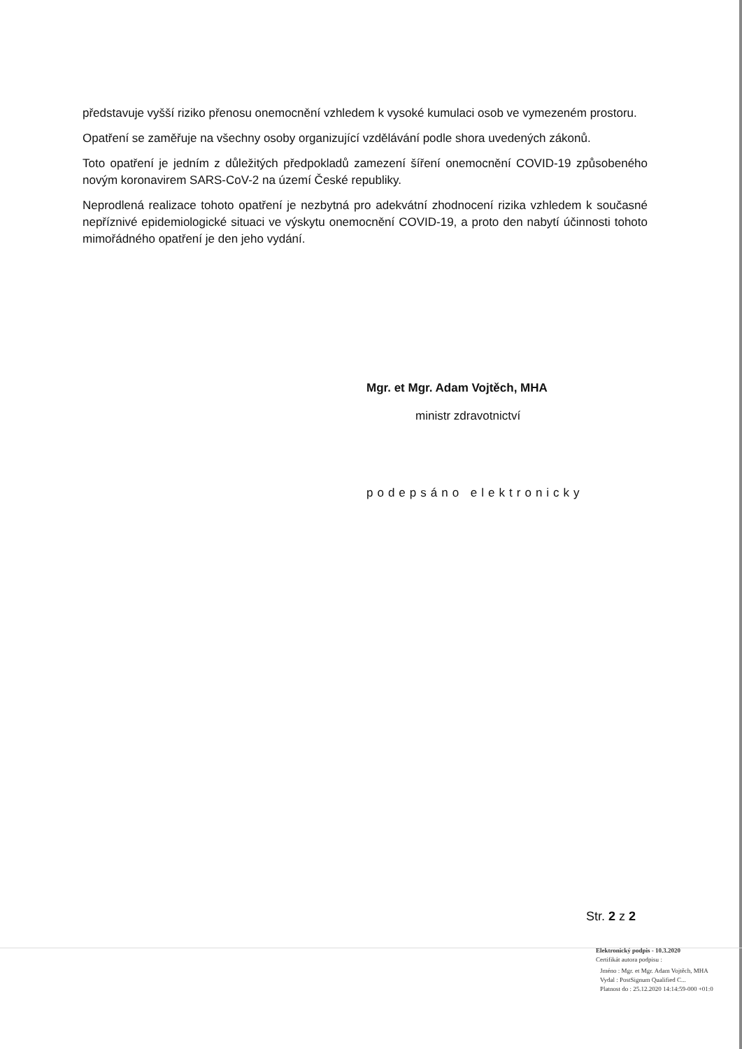představuje vyšší riziko přenosu onemocnění vzhledem k vysoké kumulaci osob ve vymezeném prostoru.
Opatření se zaměřuje na všechny osoby organizující vzdělávání podle shora uvedených zákonů.
Toto opatření je jedním z důležitých předpokladů zamezení šíření onemocnění COVID-19 způsobeného novým koronavirem SARS-CoV-2 na území České republiky.
Neprodlená realizace tohoto opatření je nezbytná pro adekvátní zhodnocení rizika vzhledem k současné nepříznivé epidemiologické situaci ve výskytu onemocnění COVID-19, a proto den nabytí účinnosti tohoto mimořádného opatření je den jeho vydání.
Mgr. et Mgr. Adam Vojtěch, MHA
ministr zdravotnictví
podepsáno elektronicky
Str. 2 z 2
Elektronický podpis - 10.3.2020
Certifikát autora podpisu :
Jméno : Mgr. et Mgr. Adam Vojtěch, MHA
Vydal : PostSignum Qualified C...
Platnost do : 25.12.2020 14:14:59-000 +01:0